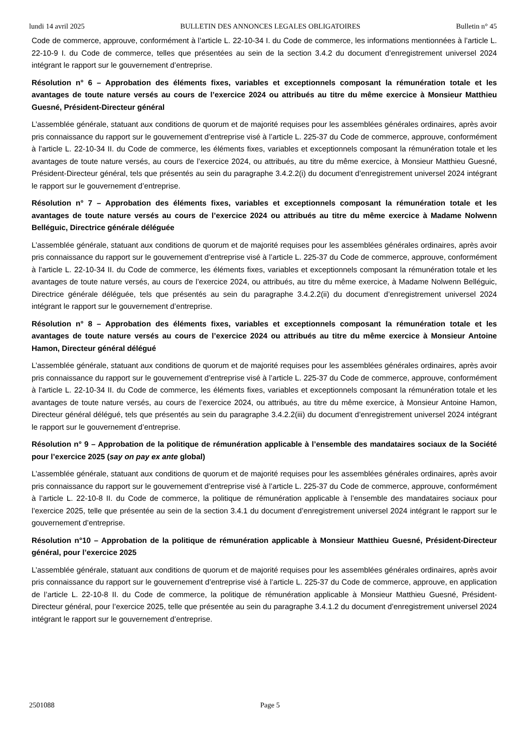lundi 14 avril 2025 BULLETIN DES ANNONCES LEGALES OBLIGATOIRES Bulletin n° 45
Code de commerce, approuve, conformément à l’article L. 22-10-34 I. du Code de commerce, les informations mentionnées à l’article L. 22-10-9 I. du Code de commerce, telles que présentées au sein de la section 3.4.2 du document d’enregistrement universel 2024 intégrant le rapport sur le gouvernement d’entreprise.
Résolution n° 6 – Approbation des éléments fixes, variables et exceptionnels composant la rémunération totale et les avantages de toute nature versés au cours de l’exercice 2024 ou attribués au titre du même exercice à Monsieur Matthieu Guesné, Président-Directeur général
L’assemblée générale, statuant aux conditions de quorum et de majorité requises pour les assemblées générales ordinaires, après avoir pris connaissance du rapport sur le gouvernement d’entreprise visé à l’article L. 225-37 du Code de commerce, approuve, conformément à l’article L. 22-10-34 II. du Code de commerce, les éléments fixes, variables et exceptionnels composant la rémunération totale et les avantages de toute nature versés, au cours de l’exercice 2024, ou attribués, au titre du même exercice, à Monsieur Matthieu Guesné, Président-Directeur général, tels que présentés au sein du paragraphe 3.4.2.2(i) du document d’enregistrement universel 2024 intégrant le rapport sur le gouvernement d’entreprise.
Résolution n° 7 – Approbation des éléments fixes, variables et exceptionnels composant la rémunération totale et les avantages de toute nature versés au cours de l’exercice 2024 ou attribués au titre du même exercice à Madame Nolwenn Belléguic, Directrice générale déléguée
L’assemblée générale, statuant aux conditions de quorum et de majorité requises pour les assemblées générales ordinaires, après avoir pris connaissance du rapport sur le gouvernement d’entreprise visé à l’article L. 225-37 du Code de commerce, approuve, conformément à l’article L. 22-10-34 II. du Code de commerce, les éléments fixes, variables et exceptionnels composant la rémunération totale et les avantages de toute nature versés, au cours de l’exercice 2024, ou attribués, au titre du même exercice, à Madame Nolwenn Belléguic, Directrice générale déléguée, tels que présentés au sein du paragraphe 3.4.2.2(ii) du document d’enregistrement universel 2024 intégrant le rapport sur le gouvernement d’entreprise.
Résolution n° 8 – Approbation des éléments fixes, variables et exceptionnels composant la rémunération totale et les avantages de toute nature versés au cours de l’exercice 2024 ou attribués au titre du même exercice à Monsieur Antoine Hamon, Directeur général délégué
L’assemblée générale, statuant aux conditions de quorum et de majorité requises pour les assemblées générales ordinaires, après avoir pris connaissance du rapport sur le gouvernement d’entreprise visé à l’article L. 225-37 du Code de commerce, approuve, conformément à l’article L. 22-10-34 II. du Code de commerce, les éléments fixes, variables et exceptionnels composant la rémunération totale et les avantages de toute nature versés, au cours de l’exercice 2024, ou attribués, au titre du même exercice, à Monsieur Antoine Hamon, Directeur général délégué, tels que présentés au sein du paragraphe 3.4.2.2(iii) du document d’enregistrement universel 2024 intégrant le rapport sur le gouvernement d’entreprise.
Résolution n° 9 – Approbation de la politique de rémunération applicable à l’ensemble des mandataires sociaux de la Société pour l’exercice 2025 (say on pay ex ante global)
L’assemblée générale, statuant aux conditions de quorum et de majorité requises pour les assemblées générales ordinaires, après avoir pris connaissance du rapport sur le gouvernement d’entreprise visé à l’article L. 225-37 du Code de commerce, approuve, conformément à l’article L. 22-10-8 II. du Code de commerce, la politique de rémunération applicable à l’ensemble des mandataires sociaux pour l’exercice 2025, telle que présentée au sein de la section 3.4.1 du document d’enregistrement universel 2024 intégrant le rapport sur le gouvernement d’entreprise.
Résolution n°10 – Approbation de la politique de rémunération applicable à Monsieur Matthieu Guesné, Président-Directeur général, pour l’exercice 2025
L’assemblée générale, statuant aux conditions de quorum et de majorité requises pour les assemblées générales ordinaires, après avoir pris connaissance du rapport sur le gouvernement d’entreprise visé à l’article L. 225-37 du Code de commerce, approuve, en application de l’article L. 22-10-8 II. du Code de commerce, la politique de rémunération applicable à Monsieur Matthieu Guesné, Président-Directeur général, pour l’exercice 2025, telle que présentée au sein du paragraphe 3.4.1.2 du document d’enregistrement universel 2024 intégrant le rapport sur le gouvernement d’entreprise.
2501088 Page 5